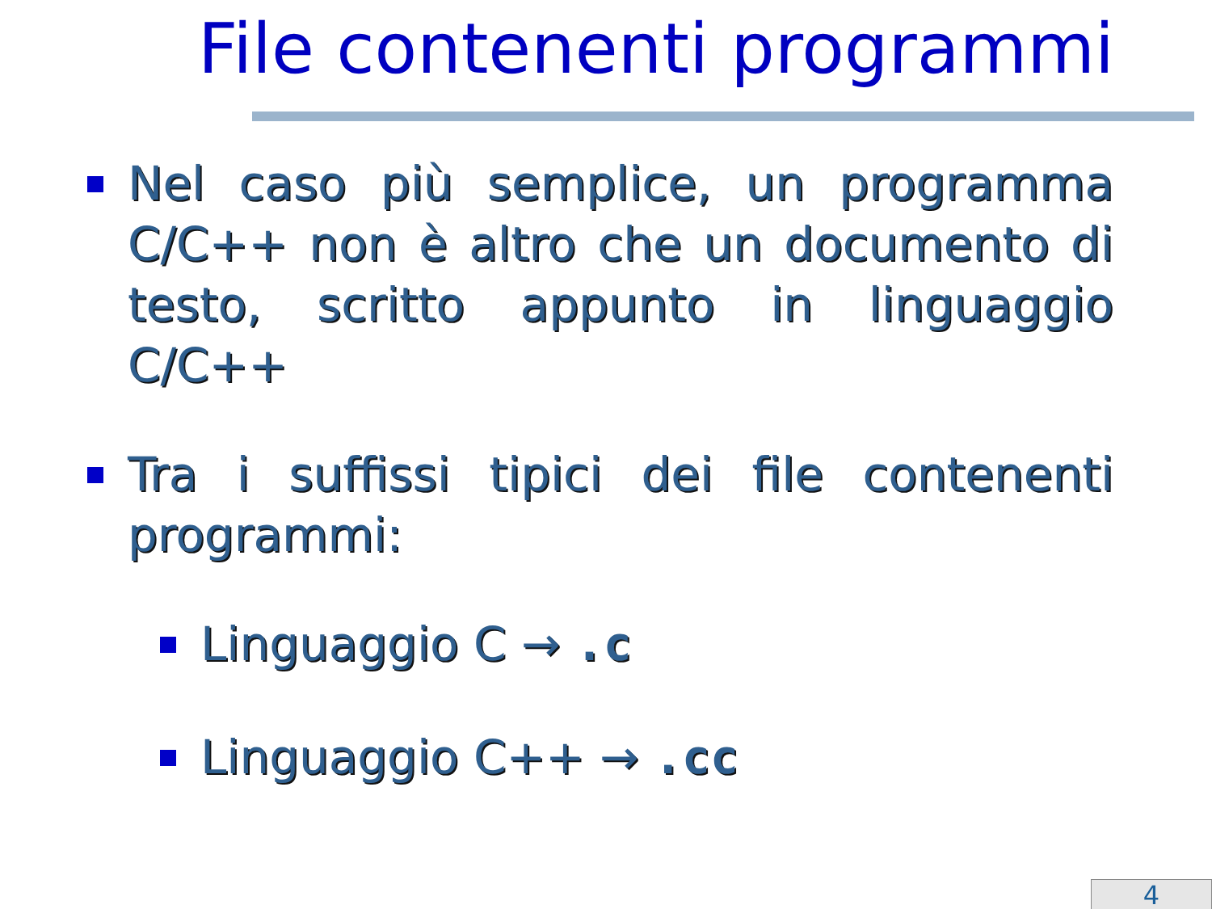File contenenti programmi
Nel caso più semplice, un programma C/C++ non è altro che un documento di testo, scritto appunto in linguaggio C/C++
Tra i suffissi tipici dei file contenenti programmi:
Linguaggio C → .c
Linguaggio C++ → .cc
4